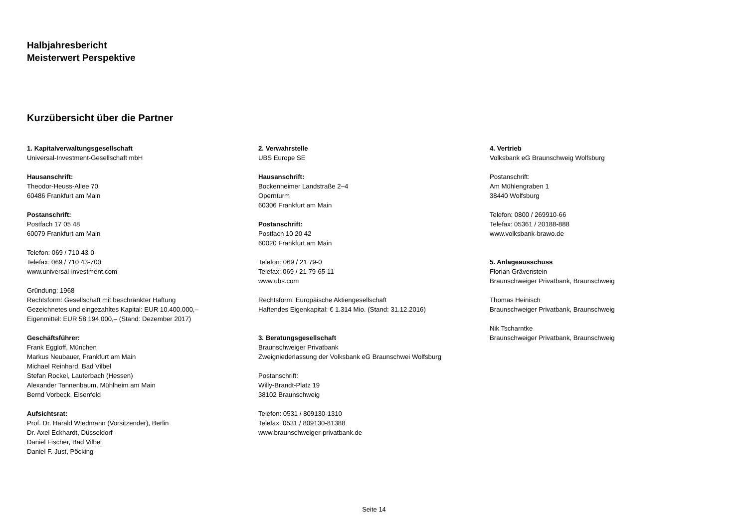Halbjahresbericht
Meisterwert Perspektive
Kurzübersicht über die Partner
1. Kapitalverwaltungsgesellschaft
Universal-Investment-Gesellschaft mbH
Hausanschrift:
Theodor-Heuss-Allee 70
60486 Frankfurt am Main
Postanschrift:
Postfach 17 05 48
60079 Frankfurt am Main
Telefon: 069 / 710 43-0
Telefax: 069 / 710 43-700
www.universal-investment.com
Gründung: 1968
Rechtsform: Gesellschaft mit beschränkter Haftung
Gezeichnetes und eingezahltes Kapital: EUR 10.400.000,–
Eigenmittel: EUR 58.194.000,– (Stand: Dezember 2017)
Geschäftsführer:
Frank Eggloff, München
Markus Neubauer, Frankfurt am Main
Michael Reinhard, Bad Vilbel
Stefan Rockel, Lauterbach (Hessen)
Alexander Tannenbaum, Mühlheim am Main
Bernd Vorbeck, Elsenfeld
Aufsichtsrat:
Prof. Dr. Harald Wiedmann (Vorsitzender), Berlin
Dr. Axel Eckhardt, Düsseldorf
Daniel Fischer, Bad Vilbel
Daniel F. Just, Pöcking
2. Verwahrstelle
UBS Europe SE
Hausanschrift:
Bockenheimer Landstraße 2–4
Opernturm
60306 Frankfurt am Main
Postanschrift:
Postfach 10 20 42
60020 Frankfurt am Main
Telefon: 069 / 21 79-0
Telefax: 069 / 21 79-65 11
www.ubs.com
Rechtsform: Europäische Aktiengesellschaft
Haftendes Eigenkapital: € 1.314 Mio. (Stand: 31.12.2016)
3. Beratungsgesellschaft
Braunschweiger Privatbank
Zweigniederlassung der Volksbank eG Braunschwei Wolfsburg
Postanschrift:
Willy-Brandt-Platz 19
38102 Braunschweig
Telefon: 0531 / 809130-1310
Telefax: 0531 / 809130-81388
www.braunschweiger-privatbank.de
4. Vertrieb
Volksbank eG Braunschweig Wolfsburg
Postanschrift:
Am Mühlengraben 1
38440 Wolfsburg
Telefon: 0800 / 269910-66
Telefax: 05361 / 20188-888
www.volksbank-brawo.de
5. Anlageausschuss
Florian Grävenstein
Braunschweiger Privatbank, Braunschweig
Thomas Heinisch
Braunschweiger Privatbank, Braunschweig
Nik Tscharntke
Braunschweiger Privatbank, Braunschweig
Seite 14